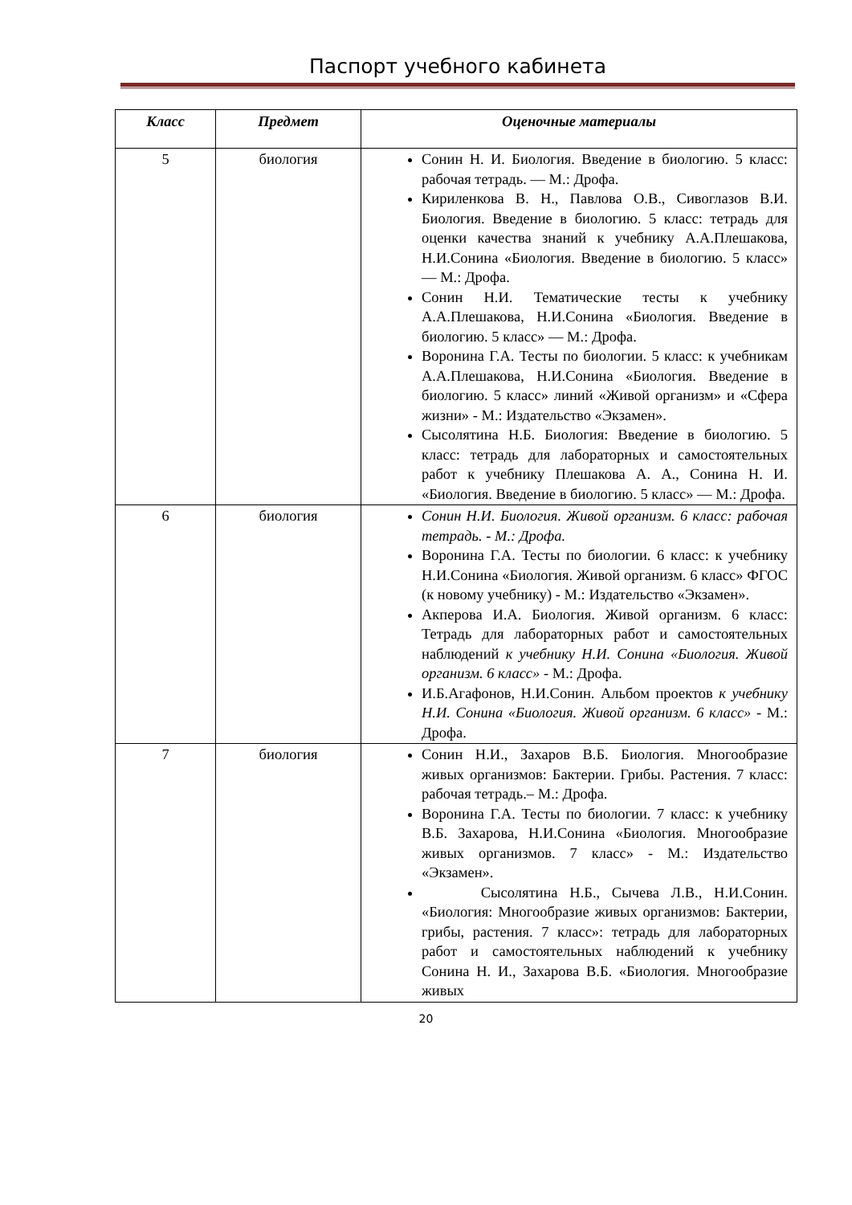Паспорт учебного кабинета
| Класс | Предмет | Оценочные материалы |
| --- | --- | --- |
| 5 | биология | Сонин Н. И. Биология. Введение в биологию. 5 класс: рабочая тетрадь. — М.: Дрофа. Кириленкова В. Н., Павлова О.В., Сивоглазов В.И. Биология. Введение в биологию. 5 класс: тетрадь для оценки качества знаний к учебнику А.А.Плешакова, Н.И.Сонина «Биология. Введение в биологию. 5 класс» — М.: Дрофа. Сонин Н.И. Тематические тесты к учебнику А.А.Плешакова, Н.И.Сонина «Биология. Введение в биологию. 5 класс» — М.: Дрофа. Воронина Г.А. Тесты по биологии. 5 класс: к учебникам А.А.Плешакова, Н.И.Сонина «Биология. Введение в биологию. 5 класс» линий «Живой организм» и «Сфера жизни» - М.: Издательство «Экзамен». Сысолятина Н.Б. Биология: Введение в биологию. 5 класс: тетрадь для лабораторных и самостоятельных работ к учебнику Плешакова А. А., Сонина Н. И. «Биология. Введение в биологию. 5 класс» — М.: Дрофа. |
| 6 | биология | Сонин Н.И. Биология. Живой организм. 6 класс: рабочая тетрадь. - М.: Дрофа. Воронина Г.А. Тесты по биологии. 6 класс: к учебнику Н.И.Сонина «Биология. Живой организм. 6 класс» ФГОС (к новому учебнику) - М.: Издательство «Экзамен». Акперова И.А. Биология. Живой организм. 6 класс: Тетрадь для лабораторных работ и самостоятельных наблюдений к учебнику Н.И. Сонина «Биология. Живой организм. 6 класс» - М.: Дрофа. И.Б.Агафонов, Н.И.Сонин. Альбом проектов к учебнику Н.И. Сонина «Биология. Живой организм. 6 класс» - М.: Дрофа. |
| 7 | биология | Сонин Н.И., Захаров В.Б. Биология. Многообразие живых организмов: Бактерии. Грибы. Растения. 7 класс: рабочая тетрадь.– М.: Дрофа. Воронина Г.А. Тесты по биологии. 7 класс: к учебнику В.Б. Захарова, Н.И.Сонина «Биология. Многообразие живых организмов. 7 класс» - М.: Издательство «Экзамен». Сысолятина Н.Б., Сычева Л.В., Н.И.Сонин. «Биология: Многообразие живых организмов: Бактерии, грибы, растения. 7 класс»: тетрадь для лабораторных работ и самостоятельных наблюдений к учебнику Сонина Н. И., Захарова В.Б. «Биология. Многообразие живых |
20